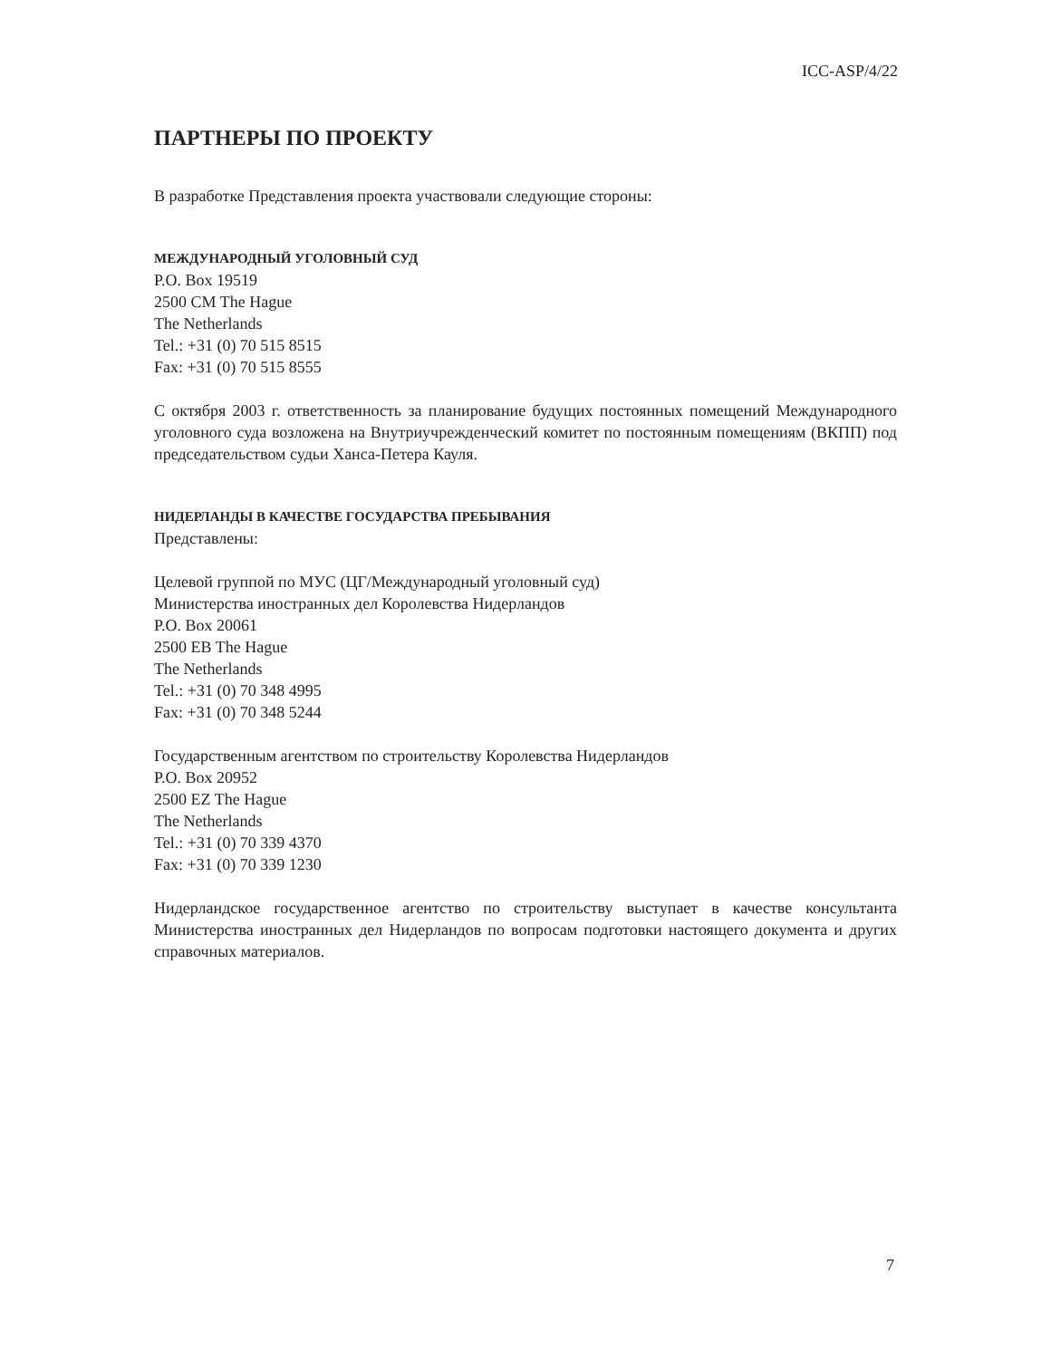ICC-ASP/4/22
ПАРТНЕРЫ ПО ПРОЕКТУ
В разработке Представления проекта участвовали следующие стороны:
МЕЖДУНАРОДНЫЙ УГОЛОВНЫЙ СУД
P.O. Box 19519
2500 CM The Hague
The Netherlands
Tel.: +31 (0) 70 515 8515
Fax: +31 (0) 70 515 8555
С октября 2003 г. ответственность за планирование будущих постоянных помещений Международного уголовного суда возложена на Внутриучрежденческий комитет по постоянным помещениям (ВКПП) под председательством судьи Ханса-Петера Кауля.
НИДЕРЛАНДЫ В КАЧЕСТВЕ ГОСУДАРСТВА ПРЕБЫВАНИЯ
Представлены:
Целевой группой по МУС (ЦГ/Международный уголовный суд)
Министерства иностранных дел Королевства Нидерландов
P.O. Box 20061
2500 EB The Hague
The Netherlands
Tel.: +31 (0) 70 348 4995
Fax: +31 (0) 70 348 5244
Государственным агентством по строительству Королевства Нидерландов
P.O. Box 20952
2500 EZ The Hague
The Netherlands
Tel.: +31 (0) 70 339 4370
Fax: +31 (0) 70 339 1230
Нидерландское государственное агентство по строительству выступает в качестве консультанта Министерства иностранных дел Нидерландов по вопросам подготовки настоящего документа и других справочных материалов.
7